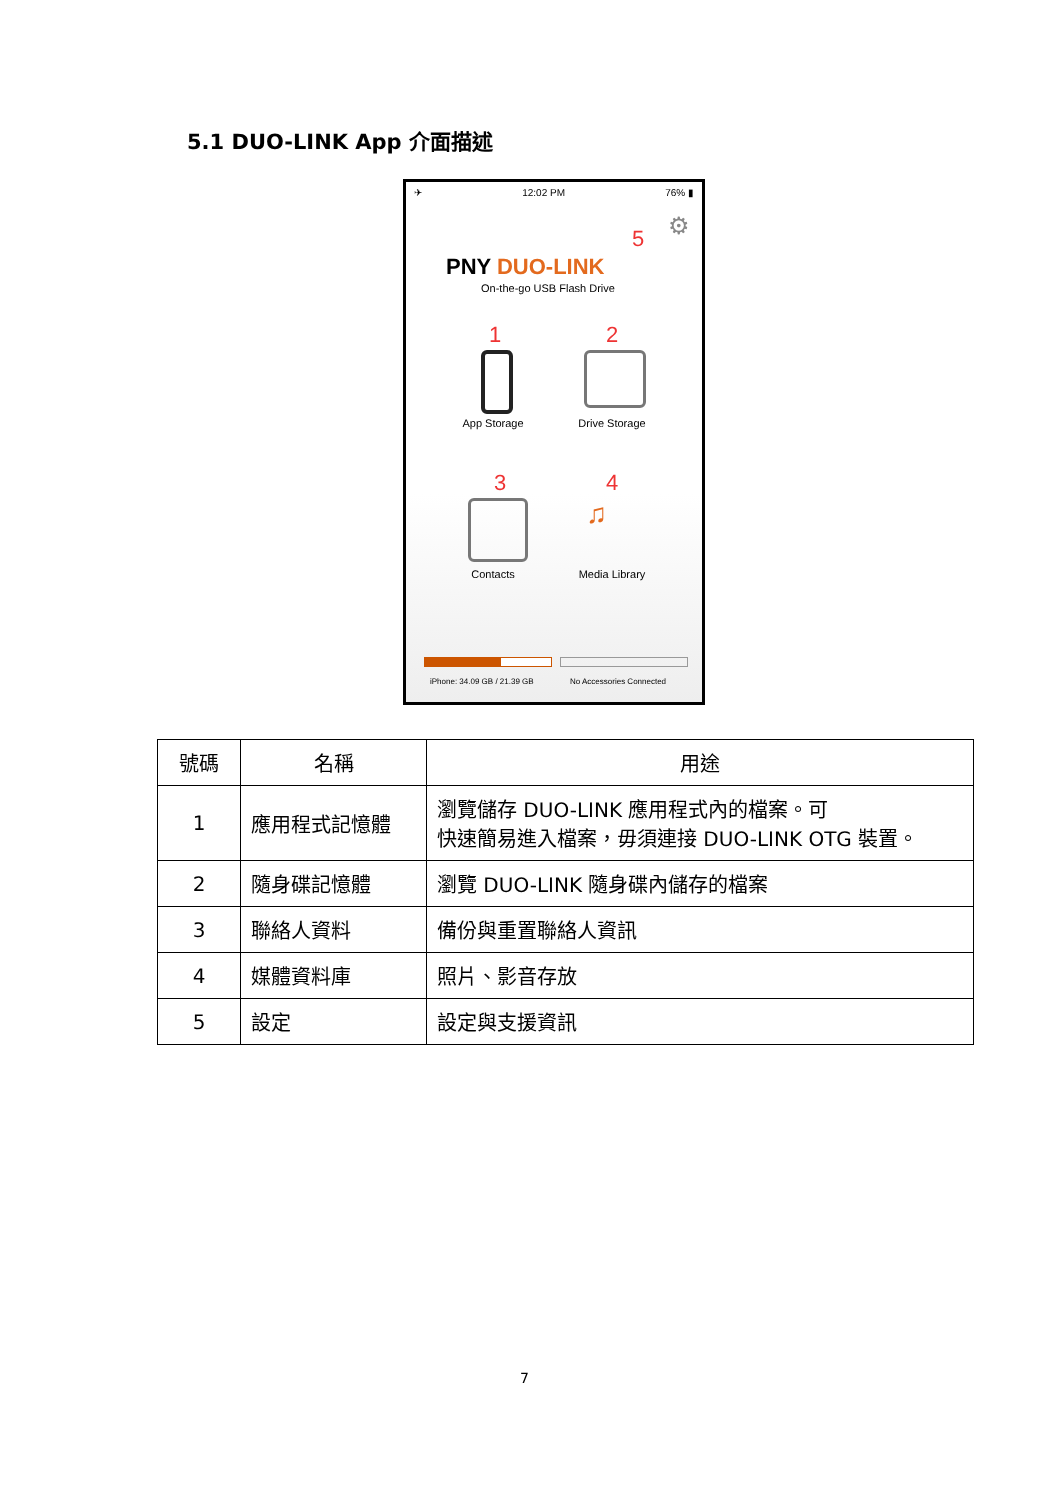5.1 DUO-LINK App 介面描述
✈ 12:02 PM 76% ▮
5 ⚙
PNY DUO-LINK
On-the-go USB Flash Drive
1 2
App Storage Drive Storage
3 4
♫
Contacts Media Library
iPhone: 34.09 GB / 21.39 GB No Accessories Connected
| 號碼 | 名稱 | 用途 |
| --- | --- | --- |
| 1 | 應用程式記憶體 | 瀏覽儲存 DUO-LINK 應用程式內的檔案。可 快速簡易進入檔案，毋須連接 DUO-LINK OTG 裝置。 |
| 2 | 隨身碟記憶體 | 瀏覽 DUO-LINK 隨身碟內儲存的檔案 |
| 3 | 聯絡人資料 | 備份與重置聯絡人資訊 |
| 4 | 媒體資料庫 | 照片、影音存放 |
| 5 | 設定 | 設定與支援資訊 |
7